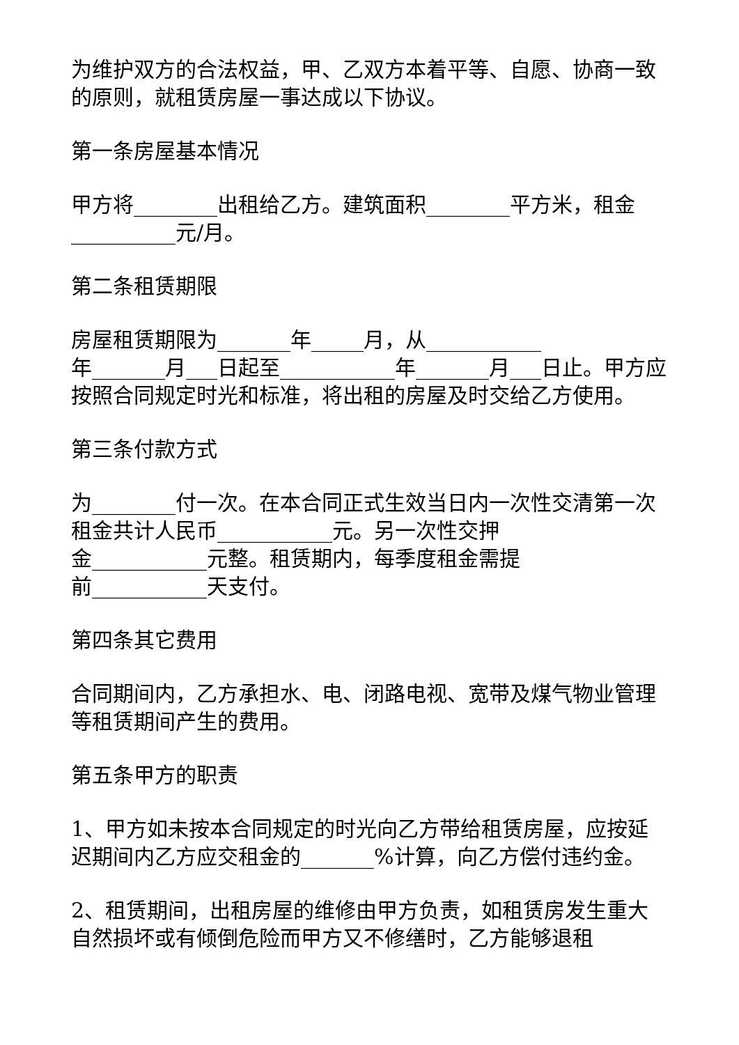为维护双方的合法权益，甲、乙双方本着平等、自愿、协商一致的原则，就租赁房屋一事达成以下协议。
第一条房屋基本情况
甲方将________出租给乙方。建筑面积________平方米，租金__________元/月。
第二条租赁期限
房屋租赁期限为_______年_____月，从___________
年_______月___日起至___________年_______月___日止。甲方应按照合同规定时光和标准，将出租的房屋及时交给乙方使用。
第三条付款方式
为________付一次。在本合同正式生效当日内一次性交清第一次租金共计人民币___________元。另一次性交押
金___________元整。租赁期内，每季度租金需提
前___________天支付。
第四条其它费用
合同期间内，乙方承担水、电、闭路电视、宽带及煤气物业管理等租赁期间产生的费用。
第五条甲方的职责
1、甲方如未按本合同规定的时光向乙方带给租赁房屋，应按延迟期间内乙方应交租金的_______%计算，向乙方偿付违约金。
2、租赁期间，出租房屋的维修由甲方负责，如租赁房发生重大自然损坏或有倾倒危险而甲方又不修缮时，乙方能够退租